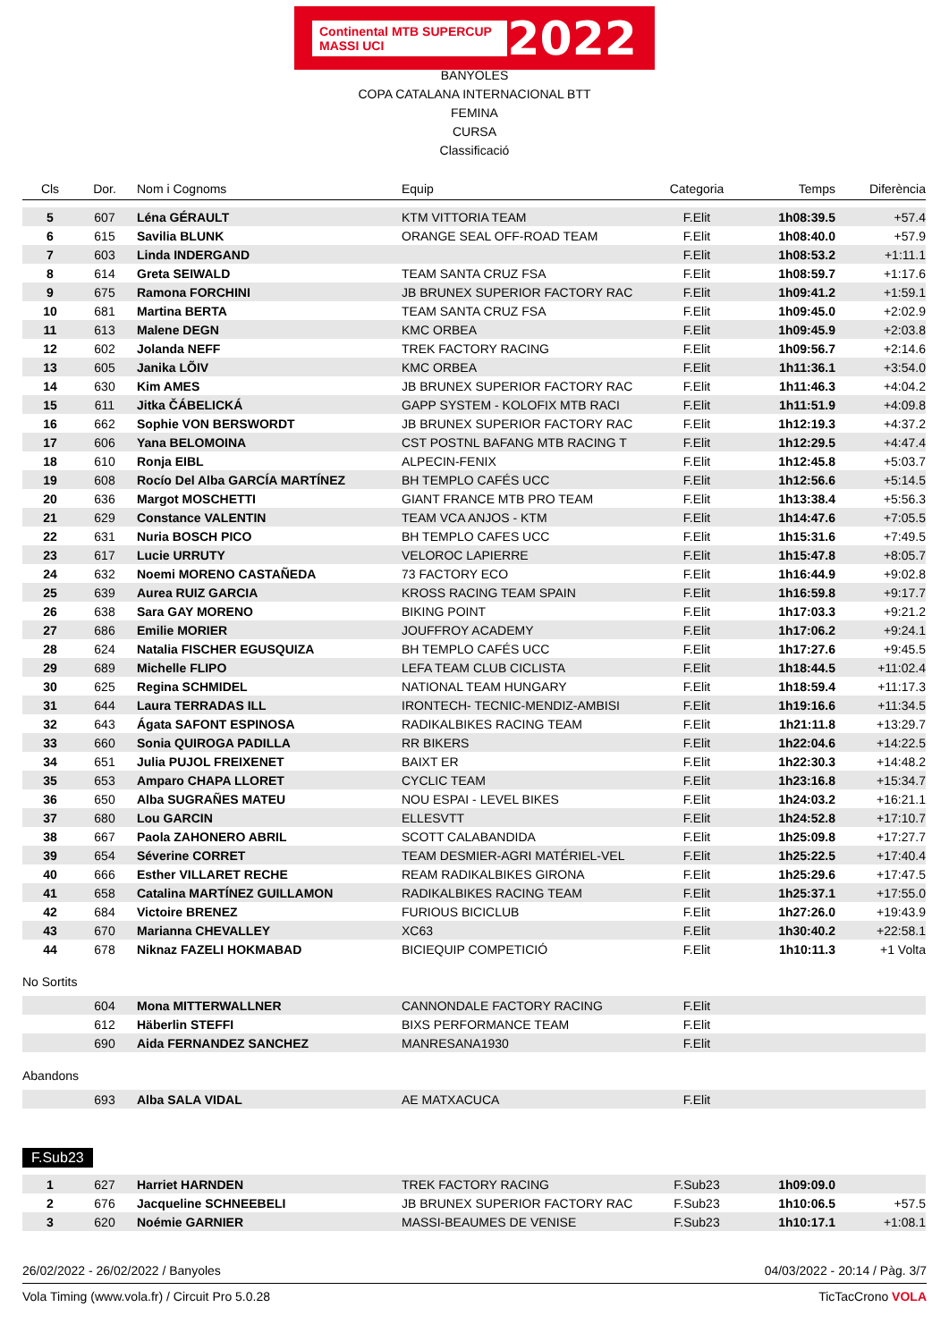Continental MTB SUPERCUP MASSI UCI 2022
BANYOLES
COPA CATALANA INTERNACIONAL BTT
FEMINA
CURSA
Classificació
| Cls | Dor. | Nom i Cognoms | Equip | Categoria | Temps | Diferència |
| --- | --- | --- | --- | --- | --- | --- |
| 5 | 607 | Léna GÉRAULT | KTM VITTORIA TEAM | F.Elit | 1h08:39.5 | +57.4 |
| 6 | 615 | Savilia BLUNK | ORANGE SEAL OFF-ROAD TEAM | F.Elit | 1h08:40.0 | +57.9 |
| 7 | 603 | Linda INDERGAND | | F.Elit | 1h08:53.2 | +1:11.1 |
| 8 | 614 | Greta SEIWALD | TEAM SANTA CRUZ FSA | F.Elit | 1h08:59.7 | +1:17.6 |
| 9 | 675 | Ramona FORCHINI | JB BRUNEX SUPERIOR FACTORY RAC | F.Elit | 1h09:41.2 | +1:59.1 |
| 10 | 681 | Martina BERTA | TEAM SANTA CRUZ FSA | F.Elit | 1h09:45.0 | +2:02.9 |
| 11 | 613 | Malene DEGN | KMC ORBEA | F.Elit | 1h09:45.9 | +2:03.8 |
| 12 | 602 | Jolanda NEFF | TREK FACTORY RACING | F.Elit | 1h09:56.7 | +2:14.6 |
| 13 | 605 | Janika LÕIV | KMC ORBEA | F.Elit | 1h11:36.1 | +3:54.0 |
| 14 | 630 | Kim AMES | JB BRUNEX SUPERIOR FACTORY RAC | F.Elit | 1h11:46.3 | +4:04.2 |
| 15 | 611 | Jitka ČÁBELICKÁ | GAPP SYSTEM - KOLOFIX MTB RACI | F.Elit | 1h11:51.9 | +4:09.8 |
| 16 | 662 | Sophie VON BERSWORDT | JB BRUNEX SUPERIOR FACTORY RAC | F.Elit | 1h12:19.3 | +4:37.2 |
| 17 | 606 | Yana BELOMOINA | CST POSTNL BAFANG MTB RACING T | F.Elit | 1h12:29.5 | +4:47.4 |
| 18 | 610 | Ronja EIBL | ALPECIN-FENIX | F.Elit | 1h12:45.8 | +5:03.7 |
| 19 | 608 | Rocío Del Alba GARCÍA MARTÍNEZ | BH TEMPLO CAFÉS UCC | F.Elit | 1h12:56.6 | +5:14.5 |
| 20 | 636 | Margot MOSCHETTI | GIANT FRANCE MTB PRO TEAM | F.Elit | 1h13:38.4 | +5:56.3 |
| 21 | 629 | Constance VALENTIN | TEAM VCA ANJOS - KTM | F.Elit | 1h14:47.6 | +7:05.5 |
| 22 | 631 | Nuria BOSCH PICO | BH TEMPLO CAFES UCC | F.Elit | 1h15:31.6 | +7:49.5 |
| 23 | 617 | Lucie URRUTY | VELOROC LAPIERRE | F.Elit | 1h15:47.8 | +8:05.7 |
| 24 | 632 | Noemi MORENO CASTAÑEDA | 73 FACTORY ECO | F.Elit | 1h16:44.9 | +9:02.8 |
| 25 | 639 | Aurea RUIZ GARCIA | KROSS RACING TEAM SPAIN | F.Elit | 1h16:59.8 | +9:17.7 |
| 26 | 638 | Sara GAY MORENO | BIKING POINT | F.Elit | 1h17:03.3 | +9:21.2 |
| 27 | 686 | Emilie MORIER | JOUFFROY ACADEMY | F.Elit | 1h17:06.2 | +9:24.1 |
| 28 | 624 | Natalia FISCHER EGUSQUIZA | BH TEMPLO CAFÉS UCC | F.Elit | 1h17:27.6 | +9:45.5 |
| 29 | 689 | Michelle FLIPO | LEFA TEAM CLUB CICLISTA | F.Elit | 1h18:44.5 | +11:02.4 |
| 30 | 625 | Regina SCHMIDEL | NATIONAL TEAM HUNGARY | F.Elit | 1h18:59.4 | +11:17.3 |
| 31 | 644 | Laura TERRADAS ILL | IRONTECH- TECNIC-MENDIZ-AMBISI | F.Elit | 1h19:16.6 | +11:34.5 |
| 32 | 643 | Ágata SAFONT ESPINOSA | RADIKALBIKES RACING TEAM | F.Elit | 1h21:11.8 | +13:29.7 |
| 33 | 660 | Sonia QUIROGA PADILLA | RR BIKERS | F.Elit | 1h22:04.6 | +14:22.5 |
| 34 | 651 | Julia PUJOL FREIXENET | BAIXT ER | F.Elit | 1h22:30.3 | +14:48.2 |
| 35 | 653 | Amparo CHAPA LLORET | CYCLIC TEAM | F.Elit | 1h23:16.8 | +15:34.7 |
| 36 | 650 | Alba SUGRAÑES MATEU | NOU ESPAI - LEVEL BIKES | F.Elit | 1h24:03.2 | +16:21.1 |
| 37 | 680 | Lou GARCIN | ELLESVTT | F.Elit | 1h24:52.8 | +17:10.7 |
| 38 | 667 | Paola ZAHONERO ABRIL | SCOTT CALABANDIDA | F.Elit | 1h25:09.8 | +17:27.7 |
| 39 | 654 | Séverine CORRET | TEAM DESMIER-AGRI MATÉRIEL-VEL | F.Elit | 1h25:22.5 | +17:40.4 |
| 40 | 666 | Esther VILLARET RECHE | REAM RADIKALBIKES GIRONA | F.Elit | 1h25:29.6 | +17:47.5 |
| 41 | 658 | Catalina MARTÍNEZ GUILLAMON | RADIKALBIKES RACING TEAM | F.Elit | 1h25:37.1 | +17:55.0 |
| 42 | 684 | Victoire BRENEZ | FURIOUS BICICLUB | F.Elit | 1h27:26.0 | +19:43.9 |
| 43 | 670 | Marianna CHEVALLEY | XC63 | F.Elit | 1h30:40.2 | +22:58.1 |
| 44 | 678 | Niknaz FAZELI HOKMABAD | BICIEQUIP COMPETICIÓ | F.Elit | 1h10:11.3 | +1 Volta |
No Sortits
| | 604 | Mona MITTERWALLNER | CANNONDALE FACTORY RACING | F.Elit | |
| | 612 | Häberlin STEFFI | BIXS PERFORMANCE TEAM | F.Elit | |
| | 690 | Aida FERNANDEZ SANCHEZ | MANRESANA1930 | F.Elit | |
Abandons
| | 693 | Alba SALA VIDAL | AE MATXACUCA | F.Elit | |
F.Sub23
| 1 | 627 | Harriet HARNDEN | TREK FACTORY RACING | F.Sub23 | 1h09:09.0 | |
| 2 | 676 | Jacqueline SCHNEEBELI | JB BRUNEX SUPERIOR FACTORY RAC | F.Sub23 | 1h10:06.5 | +57.5 |
| 3 | 620 | Noémie GARNIER | MASSI-BEAUMES DE VENISE | F.Sub23 | 1h10:17.1 | +1:08.1 |
26/02/2022 - 26/02/2022 / Banyoles 04/03/2022 - 20:14 / Pàg. 3/7
Vola Timing (www.vola.fr) / Circuit Pro 5.0.28 TicTacCrono VOLA